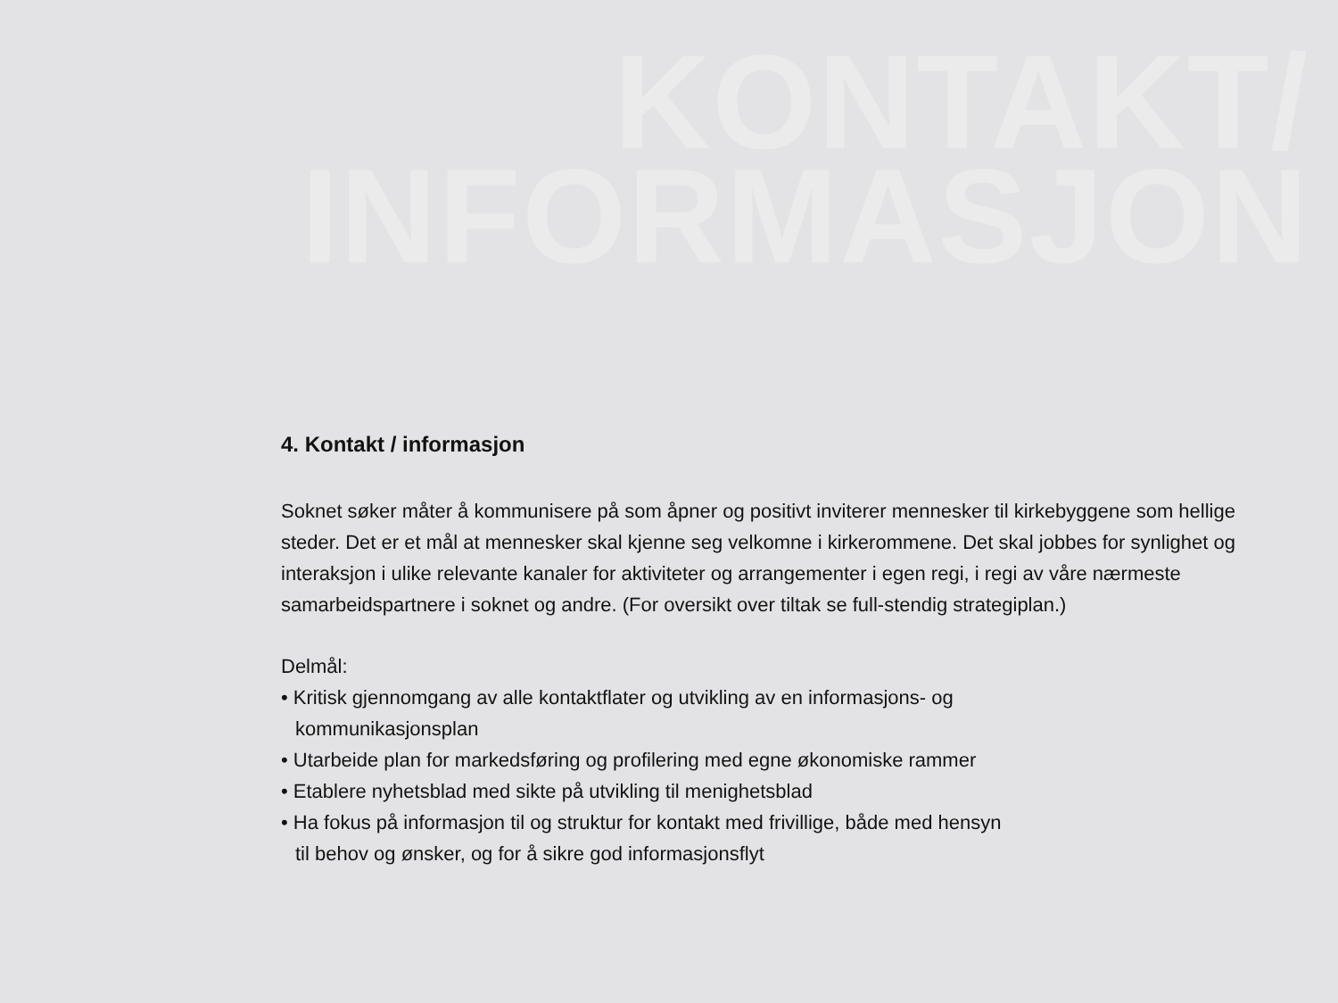KONTAKT/
INFORMASJON
4. Kontakt / informasjon
Soknet søker måter å kommunisere på som åpner og positivt inviterer mennesker til kirkebyggene som hellige steder. Det er et mål at mennesker skal kjenne seg velkomne i kirkerommene. Det skal jobbes for synlighet og interaksjon i ulike relevante kanaler for aktiviteter og arrangementer i egen regi, i regi av våre nærmeste samarbeidspartnere i soknet og andre. (For oversikt over tiltak se full-stendig strategiplan.)
Delmål:
• Kritisk gjennomgang av alle kontaktflater og utvikling av en informasjons- og
kommunikasjonsplan
• Utarbeide plan for markedsføring og profilering med egne økonomiske rammer
• Etablere nyhetsblad med sikte på utvikling til menighetsblad
• Ha fokus på informasjon til og struktur for kontakt med frivillige, både med hensyn
til behov og ønsker, og for å sikre god informasjonsflyt